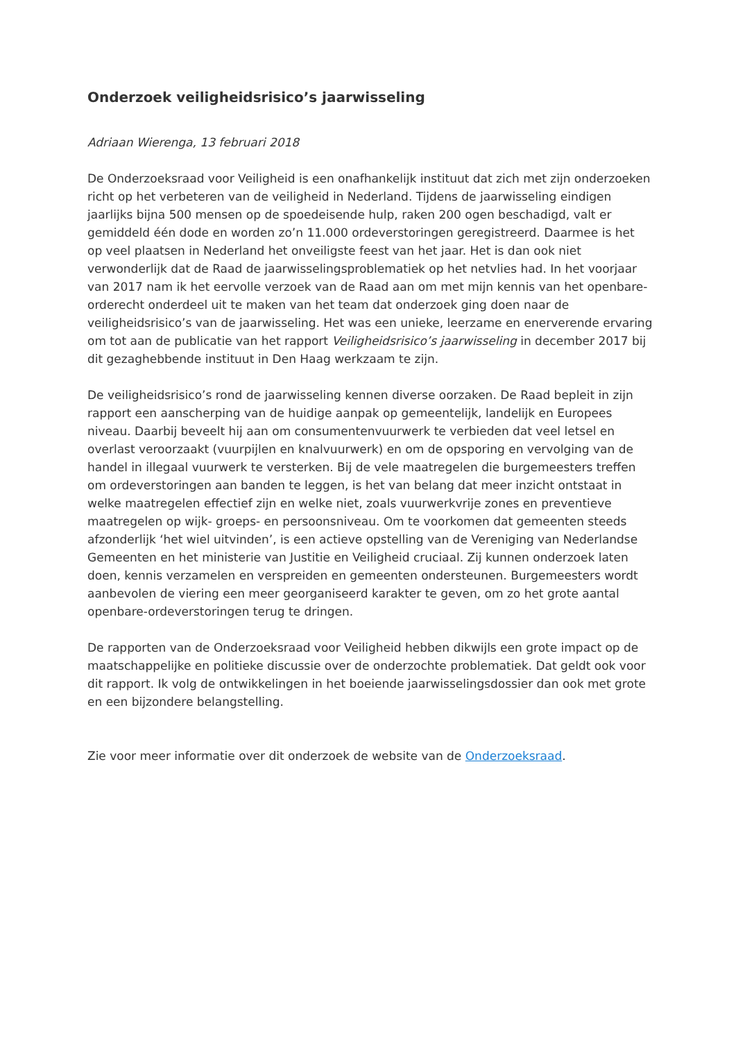Onderzoek veiligheidsrisico’s jaarwisseling
Adriaan Wierenga, 13 februari 2018
De Onderzoeksraad voor Veiligheid is een onafhankelijk instituut dat zich met zijn onderzoeken richt op het verbeteren van de veiligheid in Nederland. Tijdens de jaarwisseling eindigen jaarlijks bijna 500 mensen op de spoedeisende hulp, raken 200 ogen beschadigd, valt er gemiddeld één dode en worden zo’n 11.000 ordeverstoringen geregistreerd. Daarmee is het op veel plaatsen in Nederland het onveiligste feest van het jaar. Het is dan ook niet verwonderlijk dat de Raad de jaarwisselingsproblematiek op het netvlies had. In het voorjaar van 2017 nam ik het eervolle verzoek van de Raad aan om met mijn kennis van het openbare-orderecht onderdeel uit te maken van het team dat onderzoek ging doen naar de veiligheidsrisico’s van de jaarwisseling. Het was een unieke, leerzame en enerverende ervaring om tot aan de publicatie van het rapport Veiligheidsrisico’s jaarwisseling in december 2017 bij dit gezaghebbende instituut in Den Haag werkzaam te zijn.
De veiligheidsrisico’s rond de jaarwisseling kennen diverse oorzaken. De Raad bepleit in zijn rapport een aanscherping van de huidige aanpak op gemeentelijk, landelijk en Europees niveau. Daarbij beveelt hij aan om consumentenvuurwerk te verbieden dat veel letsel en overlast veroorzaakt (vuurpijlen en knalvuurwerk) en om de opsporing en vervolging van de handel in illegaal vuurwerk te versterken. Bij de vele maatregelen die burgemeesters treffen om ordeverstoringen aan banden te leggen, is het van belang dat meer inzicht ontstaat in welke maatregelen effectief zijn en welke niet, zoals vuurwerkvrije zones en preventieve maatregelen op wijk- groeps- en persoonsniveau. Om te voorkomen dat gemeenten steeds afzonderlijk ‘het wiel uitvinden’, is een actieve opstelling van de Vereniging van Nederlandse Gemeenten en het ministerie van Justitie en Veiligheid cruciaal. Zij kunnen onderzoek laten doen, kennis verzamelen en verspreiden en gemeenten ondersteunen. Burgemeesters wordt aanbevolen de viering een meer georganiseerd karakter te geven, om zo het grote aantal openbare-ordeverstoringen terug te dringen.
De rapporten van de Onderzoeksraad voor Veiligheid hebben dikwijls een grote impact op de maatschappelijke en politieke discussie over de onderzochte problematiek. Dat geldt ook voor dit rapport. Ik volg de ontwikkelingen in het boeiende jaarwisselingsdossier dan ook met grote en een bijzondere belangstelling.
Zie voor meer informatie over dit onderzoek de website van de Onderzoeksraad.